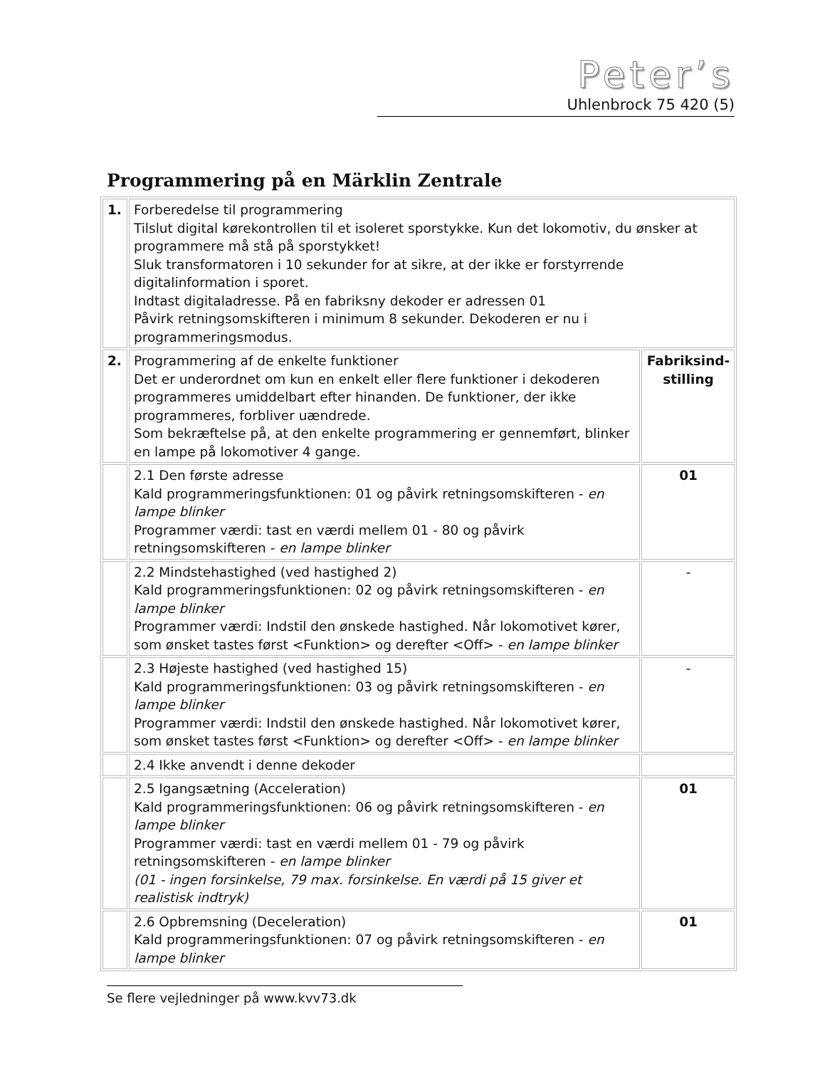Peter’s
Uhlenbrock 75 420 (5)
Programmering på en Märklin Zentrale
| 1. | Forberedelse til programmering Tilslut digital kørekontrollen til et isoleret sporstykke. Kun det lokomotiv, du ønsker at programmere må stå på sporstykket! Sluk transformatoren i 10 sekunder for at sikre, at der ikke er forstyrrende digitalinformation i sporet. Indtast digitaladresse. På en fabriksny dekoder er adressen 01 Påvirk retningsomskifteren i minimum 8 sekunder. Dekoderen er nu i programmeringsmodus. | |
| 2. | Programmering af de enkelte funktioner Det er underordnet om kun en enkelt eller flere funktioner i dekoderen programmeres umiddelbart efter hinanden. De funktioner, der ikke programmeres, forbliver uændrede. Som bekræftelse på, at den enkelte programmering er gennemført, blinker en lampe på lokomotiver 4 gange. | Fabriksind-stilling |
| | 2.1 Den første adresse Kald programmeringsfunktionen: 01 og påvirk retningsomskifteren - en lampe blinker Programmer værdi: tast en værdi mellem 01 - 80 og påvirk retningsomskifteren - en lampe blinker | 01 |
| | 2.2 Mindstehastighed (ved hastighed 2) Kald programmeringsfunktionen: 02 og påvirk retningsomskifteren - en lampe blinker Programmer værdi: Indstil den ønskede hastighed. Når lokomotivet kører, som ønsket tastes først <Funktion> og derefter <Off> - en lampe blinker | - |
| | 2.3 Højeste hastighed (ved hastighed 15) Kald programmeringsfunktionen: 03 og påvirk retningsomskifteren - en lampe blinker Programmer værdi: Indstil den ønskede hastighed. Når lokomotivet kører, som ønsket tastes først <Funktion> og derefter <Off> - en lampe blinker | - |
| | 2.4 Ikke anvendt i denne dekoder | |
| | 2.5 Igangsætning (Acceleration) Kald programmeringsfunktionen: 06 og påvirk retningsomskifteren - en lampe blinker Programmer værdi: tast en værdi mellem 01 - 79 og påvirk retningsomskifteren - en lampe blinker (01 - ingen forsinkelse, 79 max. forsinkelse. En værdi på 15 giver et realistisk indtryk) | 01 |
| | 2.6 Opbremsning (Deceleration) Kald programmeringsfunktionen: 07 og påvirk retningsomskifteren - en lampe blinker | 01 |
Se flere vejledninger på www.kvv73.dk